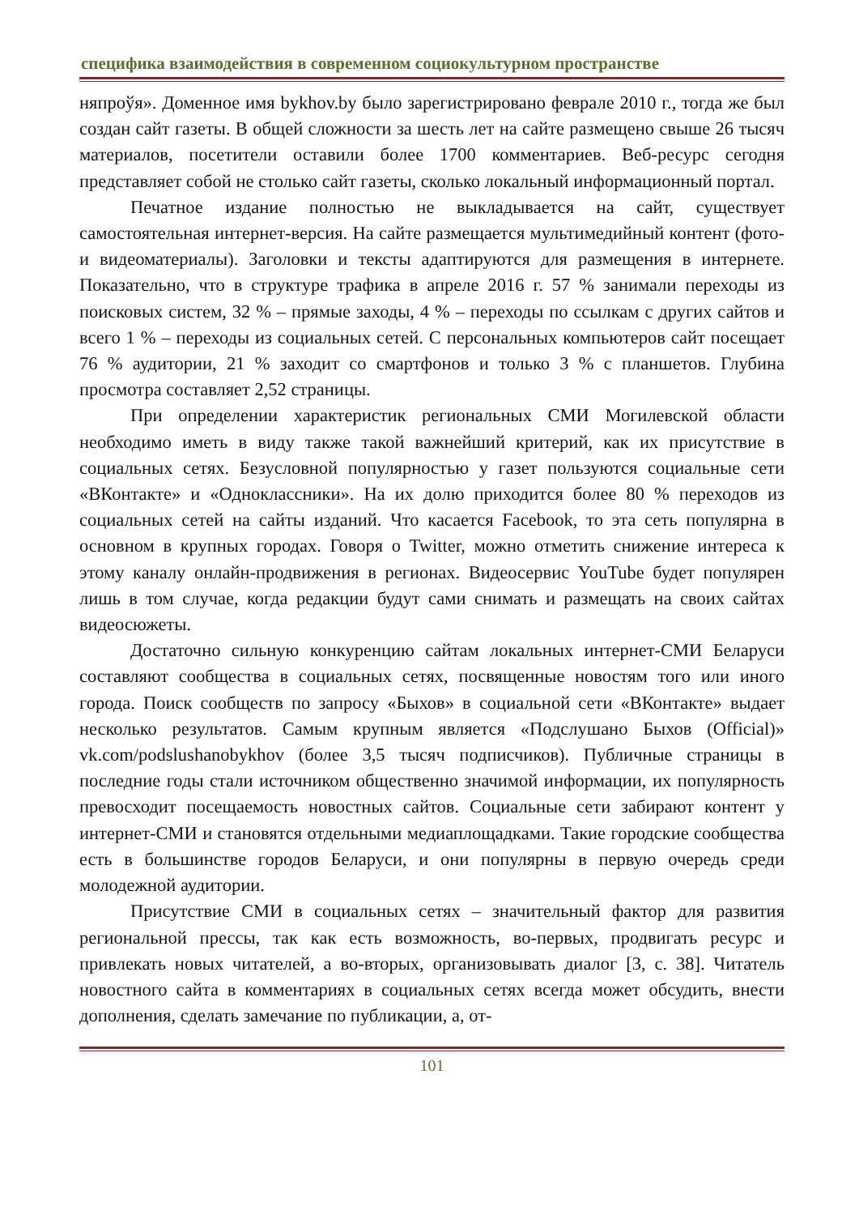специфика взаимодействия в современном социокультурном пространстве
няпроўя». Доменное имя bykhov.by было зарегистрировано феврале 2010 г., тогда же был создан сайт газеты. В общей сложности за шесть лет на сайте размещено свыше 26 тысяч материалов, посетители оставили более 1700 комментариев. Веб-ресурс сегодня представляет собой не столько сайт газеты, сколько локальный информационный портал.
Печатное издание полностью не выкладывается на сайт, существует самостоятельная интернет-версия. На сайте размещается мультимедийный контент (фото- и видеоматериалы). Заголовки и тексты адаптируются для размещения в интернете. Показательно, что в структуре трафика в апреле 2016 г. 57 % занимали переходы из поисковых систем, 32 % – прямые заходы, 4 % – переходы по ссылкам с других сайтов и всего 1 % – переходы из социальных сетей. С персональных компьютеров сайт посещает 76 % аудитории, 21 % заходит со смартфонов и только 3 % с планшетов. Глубина просмотра составляет 2,52 страницы.
При определении характеристик региональных СМИ Могилевской области необходимо иметь в виду также такой важнейший критерий, как их присутствие в социальных сетях. Безусловной популярностью у газет пользуются социальные сети «ВКонтакте» и «Одноклассники». На их долю приходится более 80 % переходов из социальных сетей на сайты изданий. Что касается Facebook, то эта сеть популярна в основном в крупных городах. Говоря о Twitter, можно отметить снижение интереса к этому каналу онлайн-продвижения в регионах. Видеосервис YouTube будет популярен лишь в том случае, когда редакции будут сами снимать и размещать на своих сайтах видеосюжеты.
Достаточно сильную конкуренцию сайтам локальных интернет-СМИ Беларуси составляют сообщества в социальных сетях, посвященные новостям того или иного города. Поиск сообществ по запросу «Быхов» в социальной сети «ВКонтакте» выдает несколько результатов. Самым крупным является «Подслушано Быхов (Official)» vk.com/podslushanobykhov (более 3,5 тысяч подписчиков). Публичные страницы в последние годы стали источником общественно значимой информации, их популярность превосходит посещаемость новостных сайтов. Социальные сети забирают контент у интернет-СМИ и становятся отдельными медиаплощадками. Такие городские сообщества есть в большинстве городов Беларуси, и они популярны в первую очередь среди молодежной аудитории.
Присутствие СМИ в социальных сетях – значительный фактор для развития региональной прессы, так как есть возможность, во-первых, продвигать ресурс и привлекать новых читателей, а во-вторых, организовывать диалог [3, с. 38]. Читатель новостного сайта в комментариях в социальных сетях всегда может обсудить, внести дополнения, сделать замечание по публикации, а, от-
101